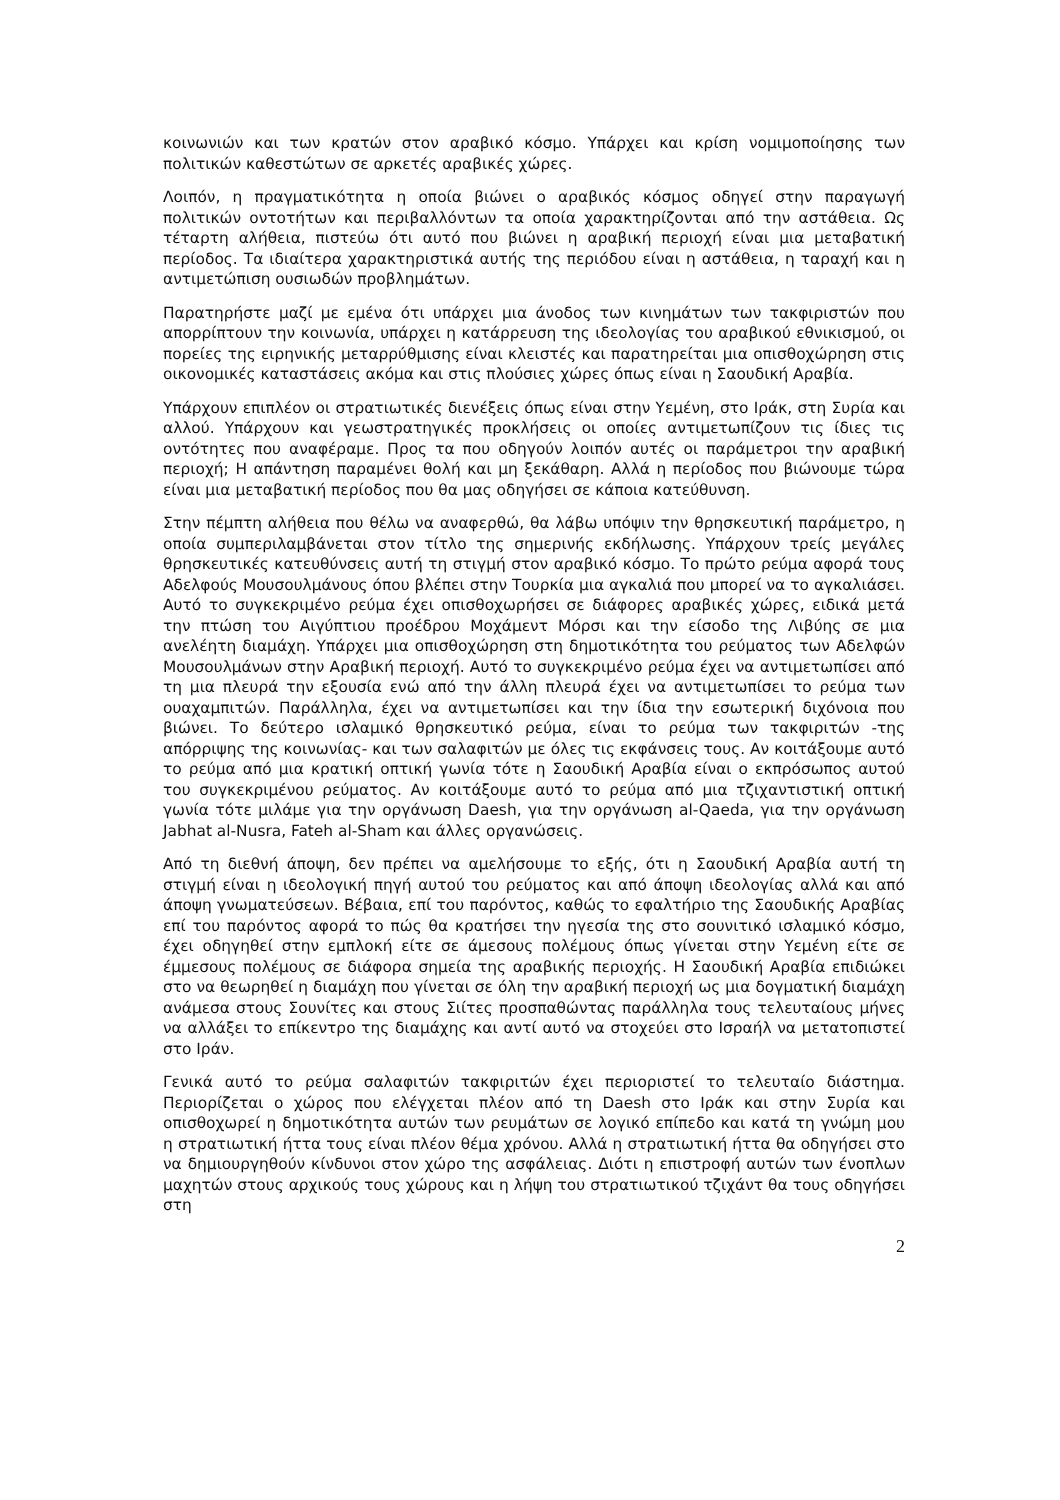κοινωνιών και των κρατών στον αραβικό κόσμο. Υπάρχει και κρίση νομιμοποίησης των πολιτικών καθεστώτων σε αρκετές αραβικές χώρες.
Λοιπόν, η πραγματικότητα η οποία βιώνει ο αραβικός κόσμος οδηγεί στην παραγωγή πολιτικών οντοτήτων και περιβαλλόντων τα οποία χαρακτηρίζονται από την αστάθεια. Ως τέταρτη αλήθεια, πιστεύω ότι αυτό που βιώνει η αραβική περιοχή είναι μια μεταβατική περίοδος. Τα ιδιαίτερα χαρακτηριστικά αυτής της περιόδου είναι η αστάθεια, η ταραχή και η αντιμετώπιση ουσιωδών προβλημάτων.
Παρατηρήστε μαζί με εμένα ότι υπάρχει μια άνοδος των κινημάτων των τακφιριστών που απορρίπτουν την κοινωνία, υπάρχει η κατάρρευση της ιδεολογίας του αραβικού εθνικισμού, οι πορείες της ειρηνικής μεταρρύθμισης είναι κλειστές και παρατηρείται μια οπισθοχώρηση στις οικονομικές καταστάσεις ακόμα και στις πλούσιες χώρες όπως είναι η Σαουδική Αραβία.
Υπάρχουν επιπλέον οι στρατιωτικές διενέξεις όπως είναι στην Υεμένη, στο Ιράκ, στη Συρία και αλλού. Υπάρχουν και γεωστρατηγικές προκλήσεις οι οποίες αντιμετωπίζουν τις ίδιες τις οντότητες που αναφέραμε. Προς τα που οδηγούν λοιπόν αυτές οι παράμετροι την αραβική περιοχή; Η απάντηση παραμένει θολή και μη ξεκάθαρη. Αλλά η περίοδος που βιώνουμε τώρα είναι μια μεταβατική περίοδος που θα μας οδηγήσει σε κάποια κατεύθυνση.
Στην πέμπτη αλήθεια που θέλω να αναφερθώ, θα λάβω υπόψιν την θρησκευτική παράμετρο, η οποία συμπεριλαμβάνεται στον τίτλο της σημερινής εκδήλωσης. Υπάρχουν τρείς μεγάλες θρησκευτικές κατευθύνσεις αυτή τη στιγμή στον αραβικό κόσμο. Το πρώτο ρεύμα αφορά τους Αδελφούς Μουσουλμάνους όπου βλέπει στην Τουρκία μια αγκαλιά που μπορεί να το αγκαλιάσει. Αυτό το συγκεκριμένο ρεύμα έχει οπισθοχωρήσει σε διάφορες αραβικές χώρες, ειδικά μετά την πτώση του Αιγύπτιου προέδρου Μοχάμεντ Μόρσι και την είσοδο της Λιβύης σε μια ανελέητη διαμάχη. Υπάρχει μια οπισθοχώρηση στη δημοτικότητα του ρεύματος των Αδελφών Μουσουλμάνων στην Αραβική περιοχή. Αυτό το συγκεκριμένο ρεύμα έχει να αντιμετωπίσει από τη μια πλευρά την εξουσία ενώ από την άλλη πλευρά έχει να αντιμετωπίσει το ρεύμα των ουαχαμπιτών. Παράλληλα, έχει να αντιμετωπίσει και την ίδια την εσωτερική διχόνοια που βιώνει. Το δεύτερο ισλαμικό θρησκευτικό ρεύμα, είναι το ρεύμα των τακφιριτών -της απόρριψης της κοινωνίας- και των σαλαφιτών με όλες τις εκφάνσεις τους. Αν κοιτάξουμε αυτό το ρεύμα από μια κρατική οπτική γωνία τότε η Σαουδική Αραβία είναι ο εκπρόσωπος αυτού του συγκεκριμένου ρεύματος. Αν κοιτάξουμε αυτό το ρεύμα από μια τζιχαντιστική οπτική γωνία τότε μιλάμε για την οργάνωση Daesh, για την οργάνωση al-Qaeda, για την οργάνωση Jabhat al-Nusra, Fateh al-Sham και άλλες οργανώσεις.
Από τη διεθνή άποψη, δεν πρέπει να αμελήσουμε το εξής, ότι η Σαουδική Αραβία αυτή τη στιγμή είναι η ιδεολογική πηγή αυτού του ρεύματος και από άποψη ιδεολογίας αλλά και από άποψη γνωματεύσεων. Βέβαια, επί του παρόντος, καθώς το εφαλτήριο της Σαουδικής Αραβίας επί του παρόντος αφορά το πώς θα κρατήσει την ηγεσία της στο σουνιτικό ισλαμικό κόσμο, έχει οδηγηθεί στην εμπλοκή είτε σε άμεσους πολέμους όπως γίνεται στην Υεμένη είτε σε έμμεσους πολέμους σε διάφορα σημεία της αραβικής περιοχής. Η Σαουδική Αραβία επιδιώκει στο να θεωρηθεί η διαμάχη που γίνεται σε όλη την αραβική περιοχή ως μια δογματική διαμάχη ανάμεσα στους Σουνίτες και στους Σιίτες προσπαθώντας παράλληλα τους τελευταίους μήνες να αλλάξει το επίκεντρο της διαμάχης και αντί αυτό να στοχεύει στο Ισραήλ να μετατοπιστεί στο Ιράν.
Γενικά αυτό το ρεύμα σαλαφιτών τακφιριτών έχει περιοριστεί το τελευταίο διάστημα. Περιορίζεται ο χώρος που ελέγχεται πλέον από τη Daesh στο Ιράκ και στην Συρία και οπισθοχωρεί η δημοτικότητα αυτών των ρευμάτων σε λογικό επίπεδο και κατά τη γνώμη μου η στρατιωτική ήττα τους είναι πλέον θέμα χρόνου. Αλλά η στρατιωτική ήττα θα οδηγήσει στο να δημιουργηθούν κίνδυνοι στον χώρο της ασφάλειας. Διότι η επιστροφή αυτών των ένοπλων μαχητών στους αρχικούς τους χώρους και η λήψη του στρατιωτικού τζιχάντ θα τους οδηγήσει στη
2